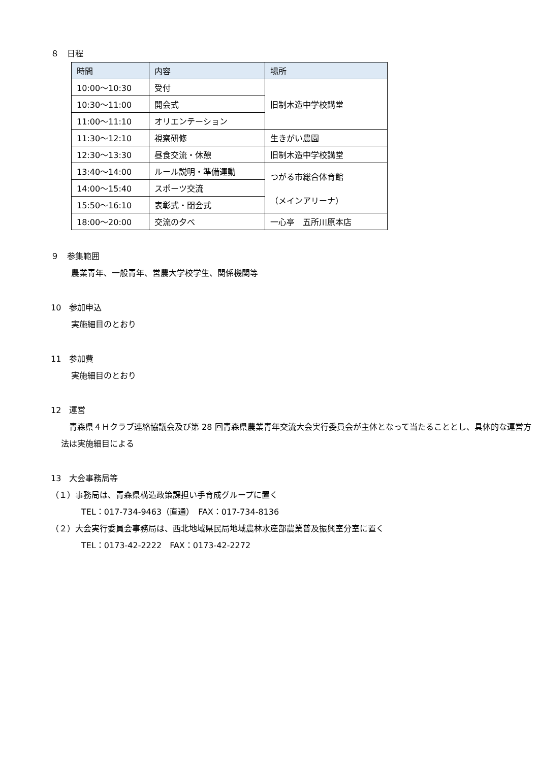８　日程
| 時間 | 内容 | 場所 |
| --- | --- | --- |
| 10:00～10:30 | 受付 | 旧制木造中学校講堂 |
| 10:30～11:00 | 開会式 | |
| 11:00～11:10 | オリエンテーション | |
| 11:30～12:10 | 視察研修 | 生きがい農園 |
| 12:30～13:30 | 昼食交流・休憩 | 旧制木造中学校講堂 |
| 13:40～14:00 | ルール説明・準備運動 | つがる市総合体育館 （メインアリーナ） |
| 14:00～15:40 | スポーツ交流 | |
| 15:50～16:10 | 表彰式・閉会式 | |
| 18:00～20:00 | 交流の夕べ | 一心亭 五所川原本店 |
９　参集範囲
農業青年、一般青年、営農大学校学生、関係機関等
10　参加申込
実施細目のとおり
11　参加費
実施細目のとおり
12　運営
　青森県４Ｈクラブ連絡協議会及び第 28 回青森県農業青年交流大会実行委員会が主体となって当たることとし、具体的な運営方法は実施細目による
13　大会事務局等
（１）事務局は、青森県構造政策課担い手育成グループに置く
TEL：017-734-9463（直通）　FAX：017-734-8136
（２）大会実行委員会事務局は、西北地域県民局地域農林水産部農業普及振興室分室に置く
TEL：0173-42-2222　FAX：0173-42-2272